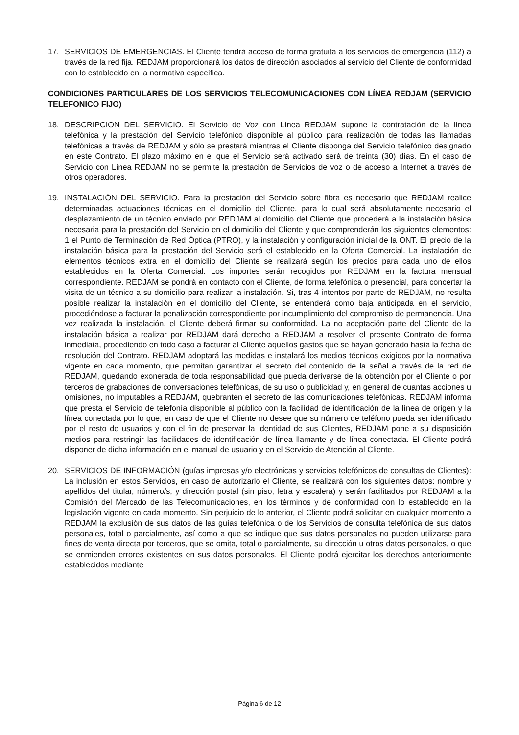17. SERVICIOS DE EMERGENCIAS. El Cliente tendrá acceso de forma gratuita a los servicios de emergencia (112) a través de la red fija. REDJAM proporcionará los datos de dirección asociados al servicio del Cliente de conformidad con lo establecido en la normativa específica.
CONDICIONES PARTICULARES DE LOS SERVICIOS TELECOMUNICACIONES CON LÍNEA REDJAM (SERVICIO TELEFONICO FIJO)
18. DESCRIPCION DEL SERVICIO. El Servicio de Voz con Línea REDJAM supone la contratación de la línea telefónica y la prestación del Servicio telefónico disponible al público para realización de todas las llamadas telefónicas a través de REDJAM y sólo se prestará mientras el Cliente disponga del Servicio telefónico designado en este Contrato. El plazo máximo en el que el Servicio será activado será de treinta (30) días. En el caso de Servicio con Línea REDJAM no se permite la prestación de Servicios de voz o de acceso a Internet a través de otros operadores.
19. INSTALACIÓN DEL SERVICIO. Para la prestación del Servicio sobre fibra es necesario que REDJAM realice determinadas actuaciones técnicas en el domicilio del Cliente, para lo cual será absolutamente necesario el desplazamiento de un técnico enviado por REDJAM al domicilio del Cliente que procederá a la instalación básica necesaria para la prestación del Servicio en el domicilio del Cliente y que comprenderán los siguientes elementos: 1 el Punto de Terminación de Red Óptica (PTRO), y la instalación y configuración inicial de la ONT. El precio de la instalación básica para la prestación del Servicio será el establecido en la Oferta Comercial. La instalación de elementos técnicos extra en el domicilio del Cliente se realizará según los precios para cada uno de ellos establecidos en la Oferta Comercial. Los importes serán recogidos por REDJAM en la factura mensual correspondiente. REDJAM se pondrá en contacto con el Cliente, de forma telefónica o presencial, para concertar la visita de un técnico a su domicilio para realizar la instalación. Si, tras 4 intentos por parte de REDJAM, no resulta posible realizar la instalación en el domicilio del Cliente, se entenderá como baja anticipada en el servicio, procediéndose a facturar la penalización correspondiente por incumplimiento del compromiso de permanencia. Una vez realizada la instalación, el Cliente deberá firmar su conformidad. La no aceptación parte del Cliente de la instalación básica a realizar por REDJAM dará derecho a REDJAM a resolver el presente Contrato de forma inmediata, procediendo en todo caso a facturar al Cliente aquellos gastos que se hayan generado hasta la fecha de resolución del Contrato. REDJAM adoptará las medidas e instalará los medios técnicos exigidos por la normativa vigente en cada momento, que permitan garantizar el secreto del contenido de la señal a través de la red de REDJAM, quedando exonerada de toda responsabilidad que pueda derivarse de la obtención por el Cliente o por terceros de grabaciones de conversaciones telefónicas, de su uso o publicidad y, en general de cuantas acciones u omisiones, no imputables a REDJAM, quebranten el secreto de las comunicaciones telefónicas. REDJAM informa que presta el Servicio de telefonía disponible al público con la facilidad de identificación de la línea de origen y la línea conectada por lo que, en caso de que el Cliente no desee que su número de teléfono pueda ser identificado por el resto de usuarios y con el fin de preservar la identidad de sus Clientes, REDJAM pone a su disposición medios para restringir las facilidades de identificación de línea llamante y de línea conectada. El Cliente podrá disponer de dicha información en el manual de usuario y en el Servicio de Atención al Cliente.
20. SERVICIOS DE INFORMACIÓN (guías impresas y/o electrónicas y servicios telefónicos de consultas de Clientes): La inclusión en estos Servicios, en caso de autorizarlo el Cliente, se realizará con los siguientes datos: nombre y apellidos del titular, número/s, y dirección postal (sin piso, letra y escalera) y serán facilitados por REDJAM a la Comisión del Mercado de las Telecomunicaciones, en los términos y de conformidad con lo establecido en la legislación vigente en cada momento. Sin perjuicio de lo anterior, el Cliente podrá solicitar en cualquier momento a REDJAM la exclusión de sus datos de las guías telefónica o de los Servicios de consulta telefónica de sus datos personales, total o parcialmente, así como a que se indique que sus datos personales no pueden utilizarse para fines de venta directa por terceros, que se omita, total o parcialmente, su dirección u otros datos personales, o que se enmienden errores existentes en sus datos personales. El Cliente podrá ejercitar los derechos anteriormente establecidos mediante
Página 6 de 12